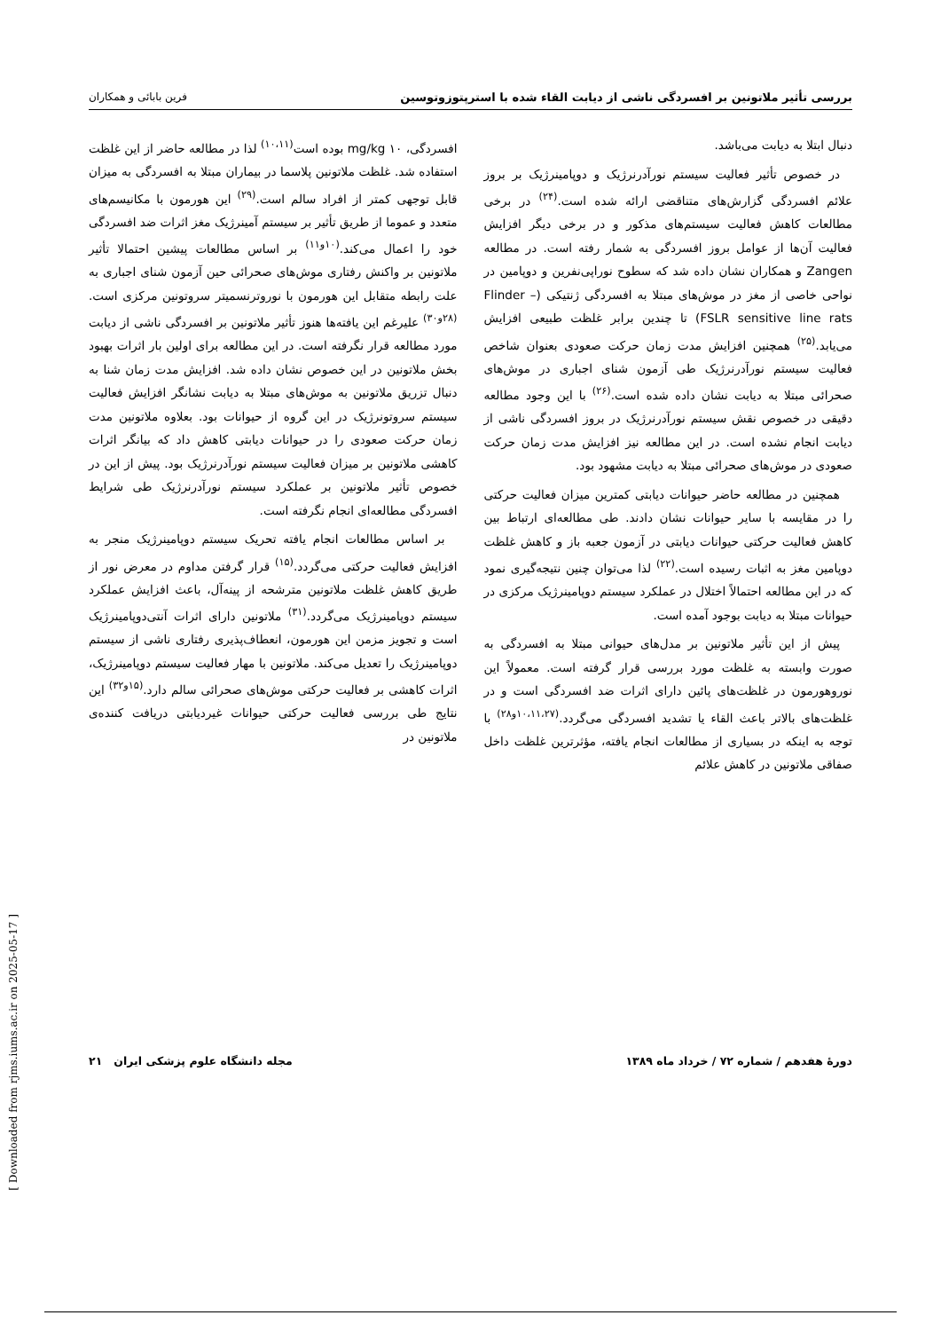بررسی تأثیر ملاتونین بر افسردگی ناشی از دیابت القاء شده با استرپتوزوتوسین فرین بابائی و همکاران
دنبال ابتلا به دیابت می‌باشد.
در خصوص تأثیر فعالیت سیستم نورآدرنرژیک و دوپامینرژیک بر بروز علائم افسردگی گزارش‌های متناقضی ارائه شده است.<sup>(۲۴)</sup> در برخی مطالعات کاهش فعالیت سیستم‌های مذکور و در برخی دیگر افزایش فعالیت آن‌ها از عوامل بروز افسردگی به شمار رفته است. در مطالعه Zangen و همکاران نشان داده شد که سطوح نوراپی‌نفرین و دوپامین در نواحی خاصی از مغز در موش‌های مبتلا به افسردگی ژنتیکی (Flinder –FSLR sensitive line rats) تا چندین برابر غلظت طبیعی افزایش می‌یابد.<sup>(۲۵)</sup> همچنین افزایش مدت زمان حرکت صعودی بعنوان شاخص فعالیت سیستم نورآدرنرژیک طی آزمون شنای اجباری در موش‌های صحرائی مبتلا به دیابت نشان داده شده است.<sup>(۲۶)</sup> با این وجود مطالعه دقیقی در خصوص نقش سیستم نورآدرنرژیک در بروز افسردگی ناشی از دیابت انجام نشده است. در این مطالعه نیز افزایش مدت زمان حرکت صعودی در موش‌های صحرائی مبتلا به دیابت مشهود بود.
همچنین در مطالعه حاضر حیوانات دیابتی کمترین میزان فعالیت حرکتی را در مقایسه با سایر حیوانات نشان دادند. طی مطالعه‌ای ارتباط بین کاهش فعالیت حرکتی حیوانات دیابتی در آزمون جعبه باز و کاهش غلظت دوپامین مغز به اثبات رسیده است.<sup>(۲۲)</sup> لذا می‌توان چنین نتیجه‌گیری نمود که در این مطالعه احتمالاً اختلال در عملکرد سیستم دوپامینرژیک مرکزی در حیوانات مبتلا به دیابت بوجود آمده است.
پیش از این تأثیر ملاتونین بر مدل‌های حیوانی مبتلا به افسردگی به صورت وابسته به غلظت مورد بررسی قرار گرفته است. معمولاً این نوروهورمون در غلظت‌های پائین دارای اثرات ضد افسردگی است و در غلظت‌های بالاتر باعث القاء یا تشدید افسردگی می‌گردد.<sup>(۱۰،۱۱،۲۷و۲۸)</sup> با توجه به اینکه در بسیاری از مطالعات انجام یافته، مؤثرترین غلظت داخل صفاقی ملاتونین در کاهش علائم
افسردگی، mg/kg ۱۰ بوده است<sup>(۱۰،۱۱)</sup> لذا در مطالعه حاضر از این غلظت استفاده شد. غلظت ملاتونین پلاسما در بیماران مبتلا به افسردگی به میزان قابل توجهی کمتر از افراد سالم است.<sup>(۲۹)</sup> این هورمون با مکانیسم‌های متعدد و عموما از طریق تأثیر بر سیستم آمینرژیک مغز اثرات ضد افسردگی خود را اعمال می‌کند.<sup>(۱۰و۱۱)</sup> بر اساس مطالعات پیشین احتمالا تأثیر ملاتونین بر واکنش رفتاری موش‌های صحرائی حین آزمون شنای اجباری به علت رابطه متقابل این هورمون با نوروترنسمیتر سروتونین مرکزی است.<sup>(۲۸و۳۰)</sup> علیرغم این یافته‌ها هنوز تأثیر ملاتونین بر افسردگی ناشی از دیابت مورد مطالعه قرار نگرفته است. در این مطالعه برای اولین بار اثرات بهبود بخش ملاتونین در این خصوص نشان داده شد. افزایش مدت زمان شنا به دنبال تزریق ملاتونین به موش‌های مبتلا به دیابت نشانگر افزایش فعالیت سیستم سروتونرژیک در این گروه از حیوانات بود. بعلاوه ملاتونین مدت زمان حرکت صعودی را در حیوانات دیابتی کاهش داد که بیانگر اثرات کاهشی ملاتونین بر میزان فعالیت سیستم نورآدرنرژیک بود. پیش از این در خصوص تأثیر ملاتونین بر عملکرد سیستم نورآدرنرژیک طی شرایط افسردگی مطالعه‌ای انجام نگرفته است.
بر اساس مطالعات انجام یافته تحریک سیستم دوپامینرژیک منجر به افزایش فعالیت حرکتی می‌گردد.<sup>(۱۵)</sup> قرار گرفتن مداوم در معرض نور از طریق کاهش غلظت ملاتونین مترشحه از پینه‌آل، باعث افزایش عملکرد سیستم دوپامینرژیک می‌گردد.<sup>(۳۱)</sup> ملاتونین دارای اثرات آنتی‌دوپامینرژیک است و تجویز مزمن این هورمون، انعطاف‌پذیری رفتاری ناشی از سیستم دوپامینرژیک را تعدیل می‌کند. ملاتونین با مهار فعالیت سیستم دوپامینرژیک، اثرات کاهشی بر فعالیت حرکتی موش‌های صحرائی سالم دارد.<sup>(۱۵و۳۲)</sup> این نتایج طی بررسی فعالیت حرکتی حیوانات غیردیابتی دریافت کننده‌ی ملاتونین در
دورهٔ هفدهم / شماره ۷۲ / خرداد ماه ۱۳۸۹ مجله دانشگاه علوم پزشکی ایران ۲۱
[ Downloaded from rjms.iums.ac.ir on 2025-05-17 ]